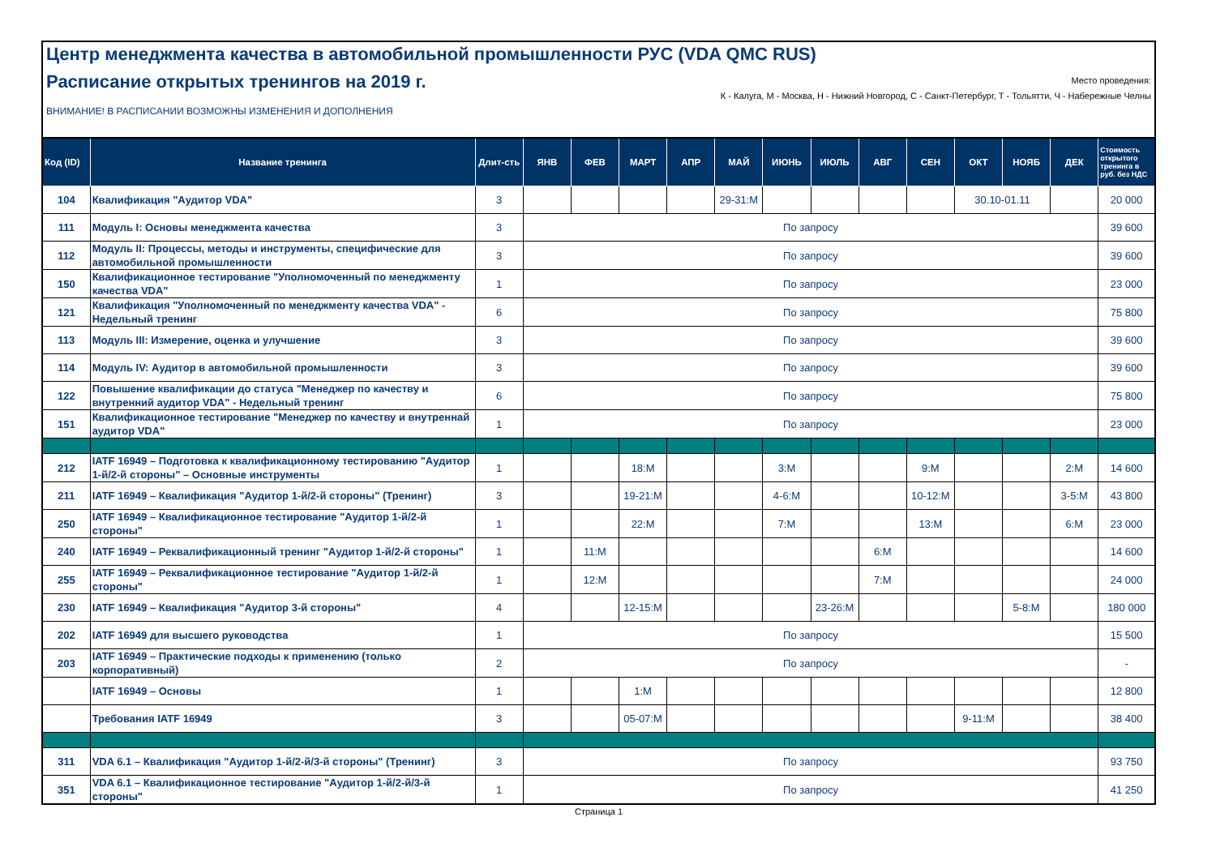Центр менеджмента качества в автомобильной промышленности РУС (VDA QMC RUS)
Расписание открытых тренингов на 2019 г.
Место проведения:
К - Калуга, М - Москва, Н - Нижний Новгород, С - Санкт-Петербург, Т - Тольятти, Ч - Набережные Челны
ВНИМАНИЕ! В РАСПИСАНИИ ВОЗМОЖНЫ ИЗМЕНЕНИЯ И ДОПОЛНЕНИЯ
| Код (ID) | Название тренинга | Длит-сть | ЯНВ | ФЕВ | МАРТ | АПР | МАЙ | ИЮНЬ | ИЮЛЬ | АВГ | СЕН | ОКТ | НОЯБ | ДЕК | Стоимость открытого тренинга в руб. без НДС |
| --- | --- | --- | --- | --- | --- | --- | --- | --- | --- | --- | --- | --- | --- | --- | --- |
| 104 | Квалификация "Аудитор VDA" | 3 | | | | | 29-31:М | | | | | 30.10-01.11 | | | 20 000 |
| 111 | Модуль I: Основы менеджмента качества | 3 | По запросу | | | | | | | | | | | | 39 600 |
| 112 | Модуль II: Процессы, методы и инструменты, специфические для автомобильной промышленности | 3 | По запросу | | | | | | | | | | | | 39 600 |
| 150 | Квалификационное тестирование "Уполномоченный по менеджменту качества VDA" | 1 | По запросу | | | | | | | | | | | | 23 000 |
| 121 | Квалификация "Уполномоченный по менеджменту качества VDA" - Недельный тренинг | 6 | По запросу | | | | | | | | | | | | 75 800 |
| 113 | Модуль III: Измерение, оценка и улучшение | 3 | По запросу | | | | | | | | | | | | 39 600 |
| 114 | Модуль IV: Аудитор в автомобильной промышленности | 3 | По запросу | | | | | | | | | | | | 39 600 |
| 122 | Повышение квалификации до статуса "Менеджер по качеству и внутренний аудитор VDA" - Недельный тренинг | 6 | По запросу | | | | | | | | | | | | 75 800 |
| 151 | Квалификационное тестирование "Менеджер по качеству и внутреннай аудитор VDA" | 1 | По запросу | | | | | | | | | | | | 23 000 |
| 212 | IATF 16949 – Подготовка к квалификационному тестированию "Аудитор 1-й/2-й стороны" – Основные инструменты | 1 | | | 18:М | | | 3:М | | | 9:М | | | 2:М | 14 600 |
| 211 | IATF 16949 – Квалификация "Аудитор 1-й/2-й стороны" (Тренинг) | 3 | | | 19-21:М | | | 4-6:М | | | 10-12:М | | | 3-5:М | 43 800 |
| 250 | IATF 16949 – Квалификационное тестирование "Аудитор 1-й/2-й стороны" | 1 | | | 22:М | | | 7:М | | | 13:М | | | 6:М | 23 000 |
| 240 | IATF 16949 – Реквалификационный тренинг "Аудитор 1-й/2-й стороны" | 1 | | 11:М | | | | | | 6:М | | | | | 14 600 |
| 255 | IATF 16949 – Реквалификационное тестирование "Аудитор 1-й/2-й стороны" | 1 | | 12:М | | | | | | 7:М | | | | | 24 000 |
| 230 | IATF 16949 – Квалификация "Аудитор 3-й стороны" | 4 | | | 12-15:М | | | | 23-26:М | | | | 5-8:М | | 180 000 |
| 202 | IATF 16949 для высшего руководства | 1 | По запросу | | | | | | | | | | | | 15 500 |
| 203 | IATF 16949 – Практические подходы к применению (только корпоративный) | 2 | По запросу | | | | | | | | | | | | - |
| | IATF 16949 – Основы | 1 | | | 1:М | | | | | | | | | | 12 800 |
| | Требования IATF 16949 | 3 | | | 05-07:М | | | | | | | 9-11:М | | | 38 400 |
| 311 | VDA 6.1 – Квалификация "Аудитор 1-й/2-й/3-й стороны" (Тренинг) | 3 | По запросу | | | | | | | | | | | | 93 750 |
| 351 | VDA 6.1 – Квалификационное тестирование "Аудитор 1-й/2-й/3-й стороны" | 1 | По запросу | | | | | | | | | | | | 41 250 |
Страница 1